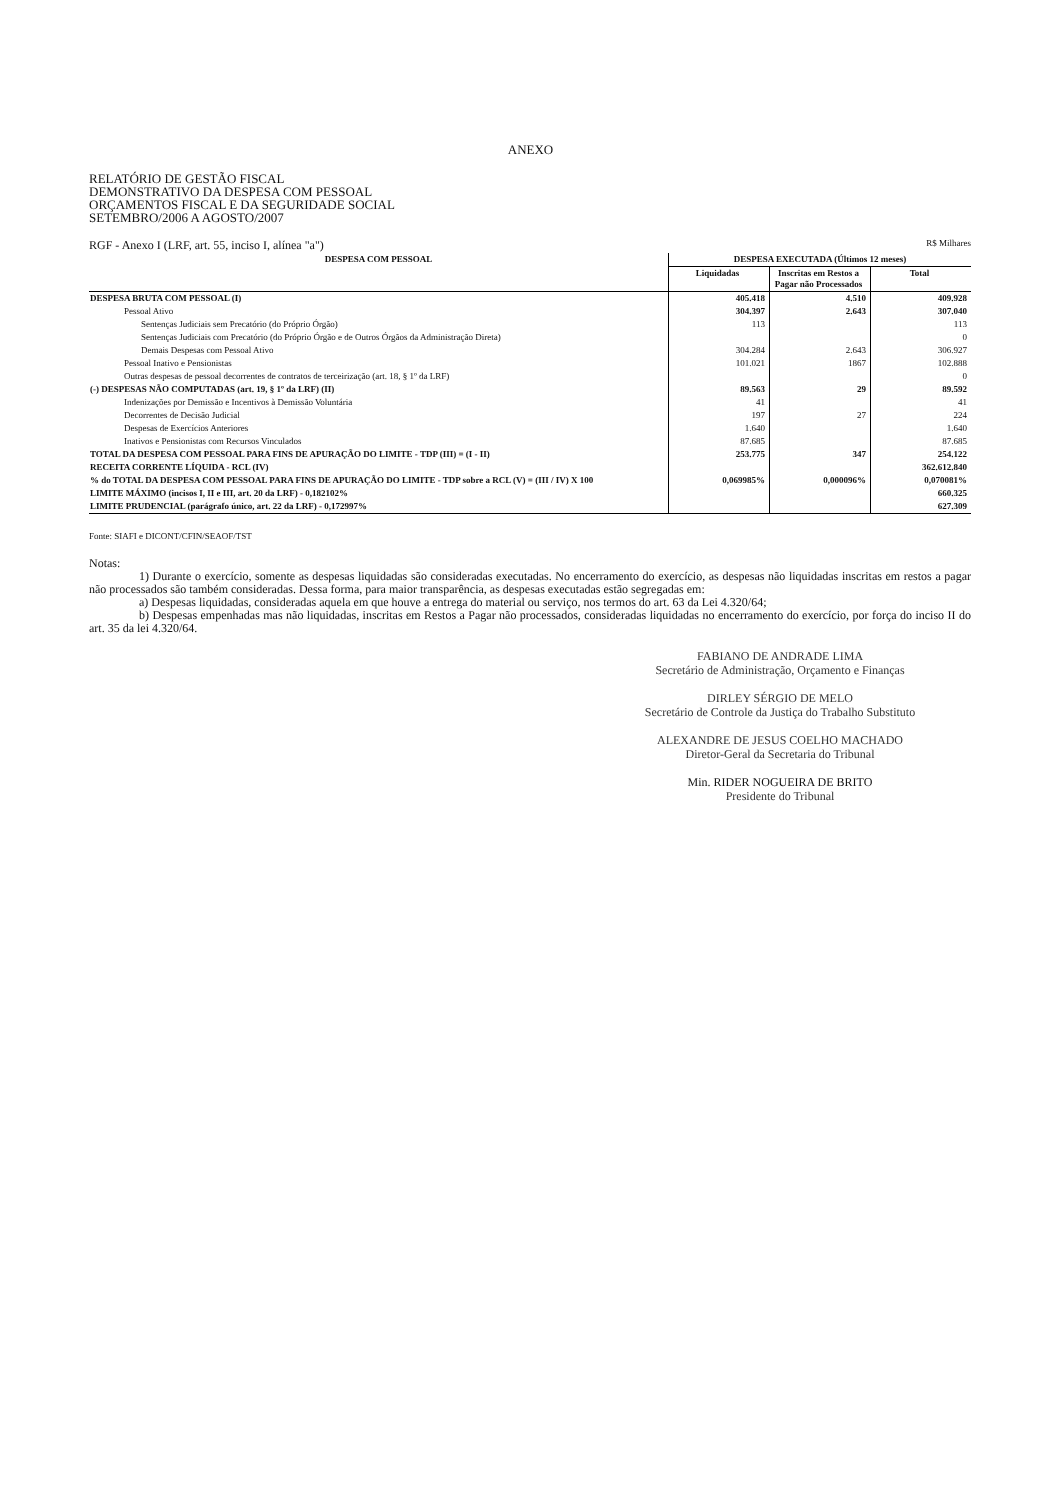ANEXO
RELATÓRIO DE GESTÃO FISCAL
DEMONSTRATIVO DA DESPESA COM PESSOAL
ORÇAMENTOS FISCAL E DA SEGURIDADE SOCIAL
SETEMBRO/2006 A AGOSTO/2007
RGF - Anexo I (LRF, art. 55, inciso I, alínea "a") R$ Milhares
| DESPESA COM PESSOAL | DESPESA EXECUTADA (Últimos 12 meses) | | |
| --- | --- | --- | --- |
| | Liquidadas | Inscritas em Restos a Pagar não Processados | Total |
| DESPESA BRUTA COM PESSOAL (I) | 405.418 | 4.510 | 409.928 |
| Pessoal Ativo | 304.397 | 2.643 | 307.040 |
| Sentenças Judiciais sem Precatório (do Próprio Órgão) | 113 | | 113 |
| Sentenças Judiciais com Precatório (do Próprio Órgão e de Outros Órgãos da Administração Direta) | | | 0 |
| Demais Despesas com Pessoal Ativo | 304.284 | 2.643 | 306.927 |
| Pessoal Inativo e Pensionistas | 101.021 | 1867 | 102.888 |
| Outras despesas de pessoal decorrentes de contratos de terceirização (art. 18, § 1º da LRF) | | | 0 |
| (-) DESPESAS NÃO COMPUTADAS (art. 19, § 1º da LRF) (II) | 89.563 | 29 | 89.592 |
| Indenizações por Demissão e Incentivos à Demissão Voluntária | 41 | | 41 |
| Decorrentes de Decisão Judicial | 197 | 27 | 224 |
| Despesas de Exercícios Anteriores | 1.640 | | 1.640 |
| Inativos e Pensionistas com Recursos Vinculados | 87.685 | | 87.685 |
| TOTAL DA DESPESA COM PESSOAL PARA FINS DE APURAÇÃO DO LIMITE - TDP (III) = (I - II) | 253.775 | 347 | 254.122 |
| RECEITA CORRENTE LÍQUIDA - RCL (IV) | | | 362.612.840 |
| % do TOTAL DA DESPESA COM PESSOAL PARA FINS DE APURAÇÃO DO LIMITE - TDP sobre a RCL (V) = (III / IV) X 100 | 0,069985% | 0,000096% | 0,070081% |
| LIMITE MÁXIMO (incisos I, II e III, art. 20 da LRF) - 0,182102% | | | 660.325 |
| LIMITE PRUDENCIAL (parágrafo único, art. 22 da LRF) - 0,172997% | | | 627.309 |
Fonte: SIAFI e DICONT/CFIN/SEAOF/TST
Notas:
1) Durante o exercício, somente as despesas liquidadas são consideradas executadas. No encerramento do exercício, as despesas não liquidadas inscritas em restos a pagar não processados são também consideradas. Dessa forma, para maior transparência, as despesas executadas estão segregadas em:
a) Despesas liquidadas, consideradas aquela em que houve a entrega do material ou serviço, nos termos do art. 63 da Lei 4.320/64;
b) Despesas empenhadas mas não liquidadas, inscritas em Restos a Pagar não processados, consideradas liquidadas no encerramento do exercício, por força do inciso II do art. 35 da lei 4.320/64.
FABIANO DE ANDRADE LIMA
Secretário de Administração, Orçamento e Finanças
DIRLEY SÉRGIO DE MELO
Secretário de Controle da Justiça do Trabalho Substituto
ALEXANDRE DE JESUS COELHO MACHADO
Diretor-Geral da Secretaria do Tribunal
Min. RIDER NOGUEIRA DE BRITO
Presidente do Tribunal